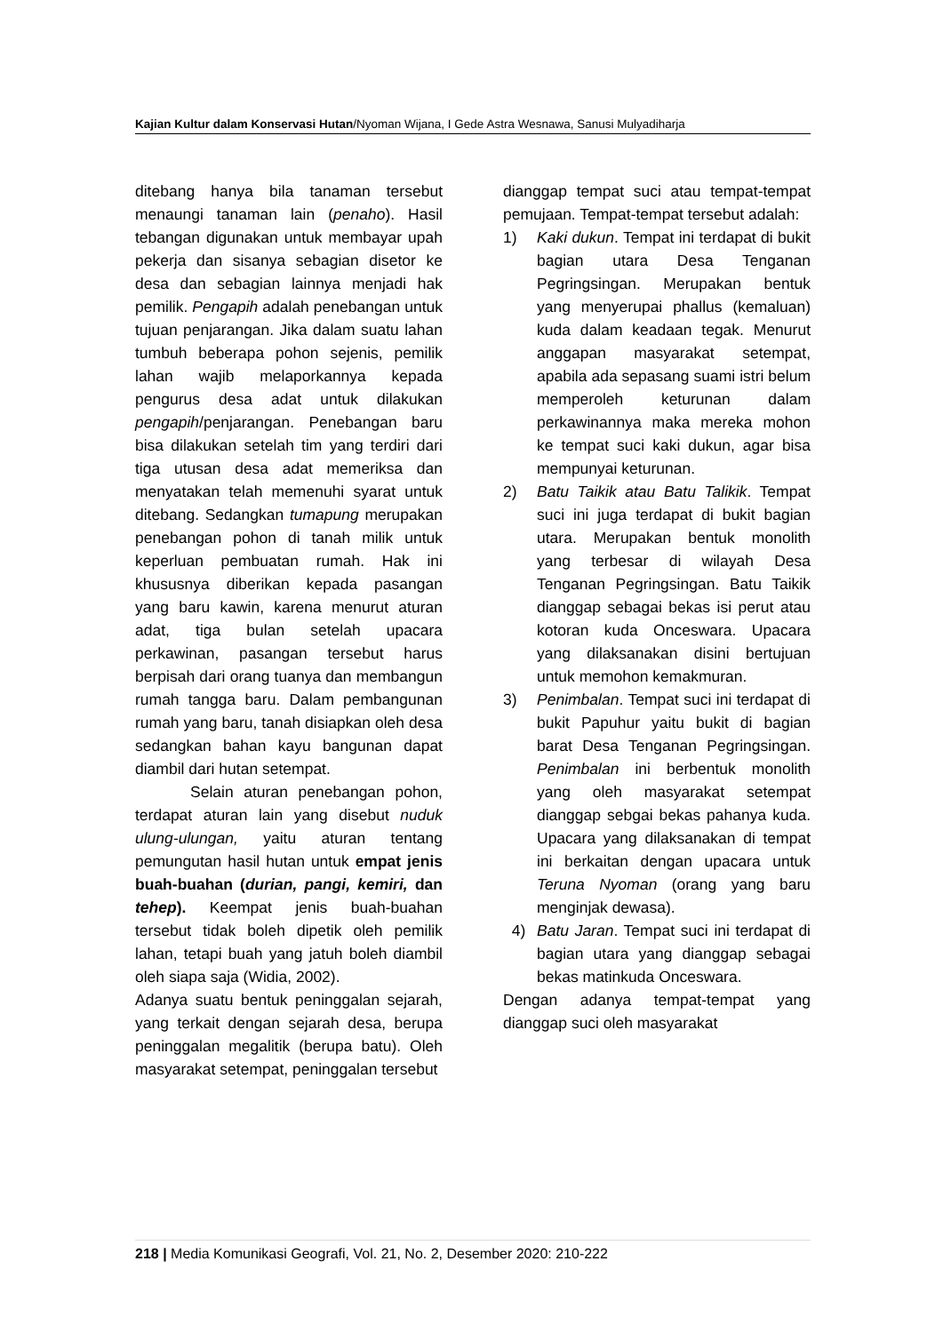Kajian Kultur dalam Konservasi Hutan/Nyoman Wijana, I Gede Astra Wesnawa, Sanusi Mulyadiharja
ditebang hanya bila tanaman tersebut menaungi tanaman lain (penaho). Hasil tebangan digunakan untuk membayar upah pekerja dan sisanya sebagian disetor ke desa dan sebagian lainnya menjadi hak pemilik. Pengapih adalah penebangan untuk tujuan penjarangan. Jika dalam suatu lahan tumbuh beberapa pohon sejenis, pemilik lahan wajib melaporkannya kepada pengurus desa adat untuk dilakukan pengapih/penjarangan. Penebangan baru bisa dilakukan setelah tim yang terdiri dari tiga utusan desa adat memeriksa dan menyatakan telah memenuhi syarat untuk ditebang. Sedangkan tumapung merupakan penebangan pohon di tanah milik untuk keperluan pembuatan rumah. Hak ini khususnya diberikan kepada pasangan yang baru kawin, karena menurut aturan adat, tiga bulan setelah upacara perkawinan, pasangan tersebut harus berpisah dari orang tuanya dan membangun rumah tangga baru. Dalam pembangunan rumah yang baru, tanah disiapkan oleh desa sedangkan bahan kayu bangunan dapat diambil dari hutan setempat.
Selain aturan penebangan pohon, terdapat aturan lain yang disebut nuduk ulung-ulungan, yaitu aturan tentang pemungutan hasil hutan untuk empat jenis buah-buahan (durian, pangi, kemiri, dan tehep). Keempat jenis buah-buahan tersebut tidak boleh dipetik oleh pemilik lahan, tetapi buah yang jatuh boleh diambil oleh siapa saja (Widia, 2002).
Adanya suatu bentuk peninggalan sejarah, yang terkait dengan sejarah desa, berupa peninggalan megalitik (berupa batu). Oleh masyarakat setempat, peninggalan tersebut
dianggap tempat suci atau tempat-tempat pemujaan. Tempat-tempat tersebut adalah:
1) Kaki dukun. Tempat ini terdapat di bukit bagian utara Desa Tenganan Pegringsingan. Merupakan bentuk yang menyerupai phallus (kemaluan) kuda dalam keadaan tegak. Menurut anggapan masyarakat setempat, apabila ada sepasang suami istri belum memperoleh keturunan dalam perkawinannya maka mereka mohon ke tempat suci kaki dukun, agar bisa mempunyai keturunan.
2) Batu Taikik atau Batu Talikik. Tempat suci ini juga terdapat di bukit bagian utara. Merupakan bentuk monolith yang terbesar di wilayah Desa Tenganan Pegringsingan. Batu Taikik dianggap sebagai bekas isi perut atau kotoran kuda Onceswara. Upacara yang dilaksanakan disini bertujuan untuk memohon kemakmuran.
3) Penimbalan. Tempat suci ini terdapat di bukit Papuhur yaitu bukit di bagian barat Desa Tenganan Pegringsingan. Penimbalan ini berbentuk monolith yang oleh masyarakat setempat dianggap sebgai bekas pahanya kuda. Upacara yang dilaksanakan di tempat ini berkaitan dengan upacara untuk Teruna Nyoman (orang yang baru menginjak dewasa).
4) Batu Jaran. Tempat suci ini terdapat di bagian utara yang dianggap sebagai bekas matinkuda Onceswara.
Dengan adanya tempat-tempat yang dianggap suci oleh masyarakat
218 | Media Komunikasi Geografi, Vol. 21, No. 2, Desember 2020: 210-222